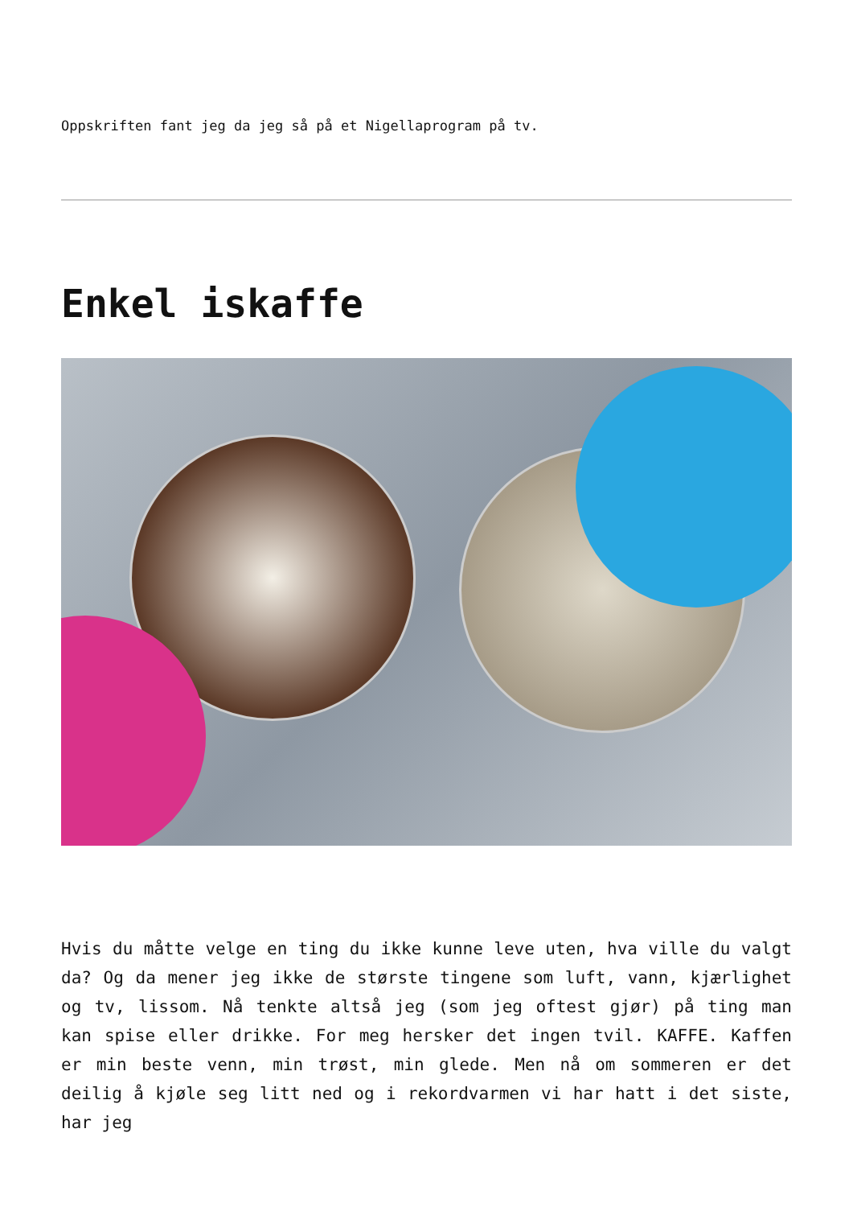Oppskriften fant jeg da jeg så på et Nigellaprogram på tv.
Enkel iskaffe
Hvis du måtte velge en ting du ikke kunne leve uten, hva ville du valgt da? Og da mener jeg ikke de største tingene som luft, vann, kjærlighet og tv, lissom. Nå tenkte altså jeg (som jeg oftest gjør) på ting man kan spise eller drikke. For meg hersker det ingen tvil. KAFFE. Kaffen er min beste venn, min trøst, min glede. Men nå om sommeren er det deilig å kjøle seg litt ned og i rekordvarmen vi har hatt i det siste, har jeg